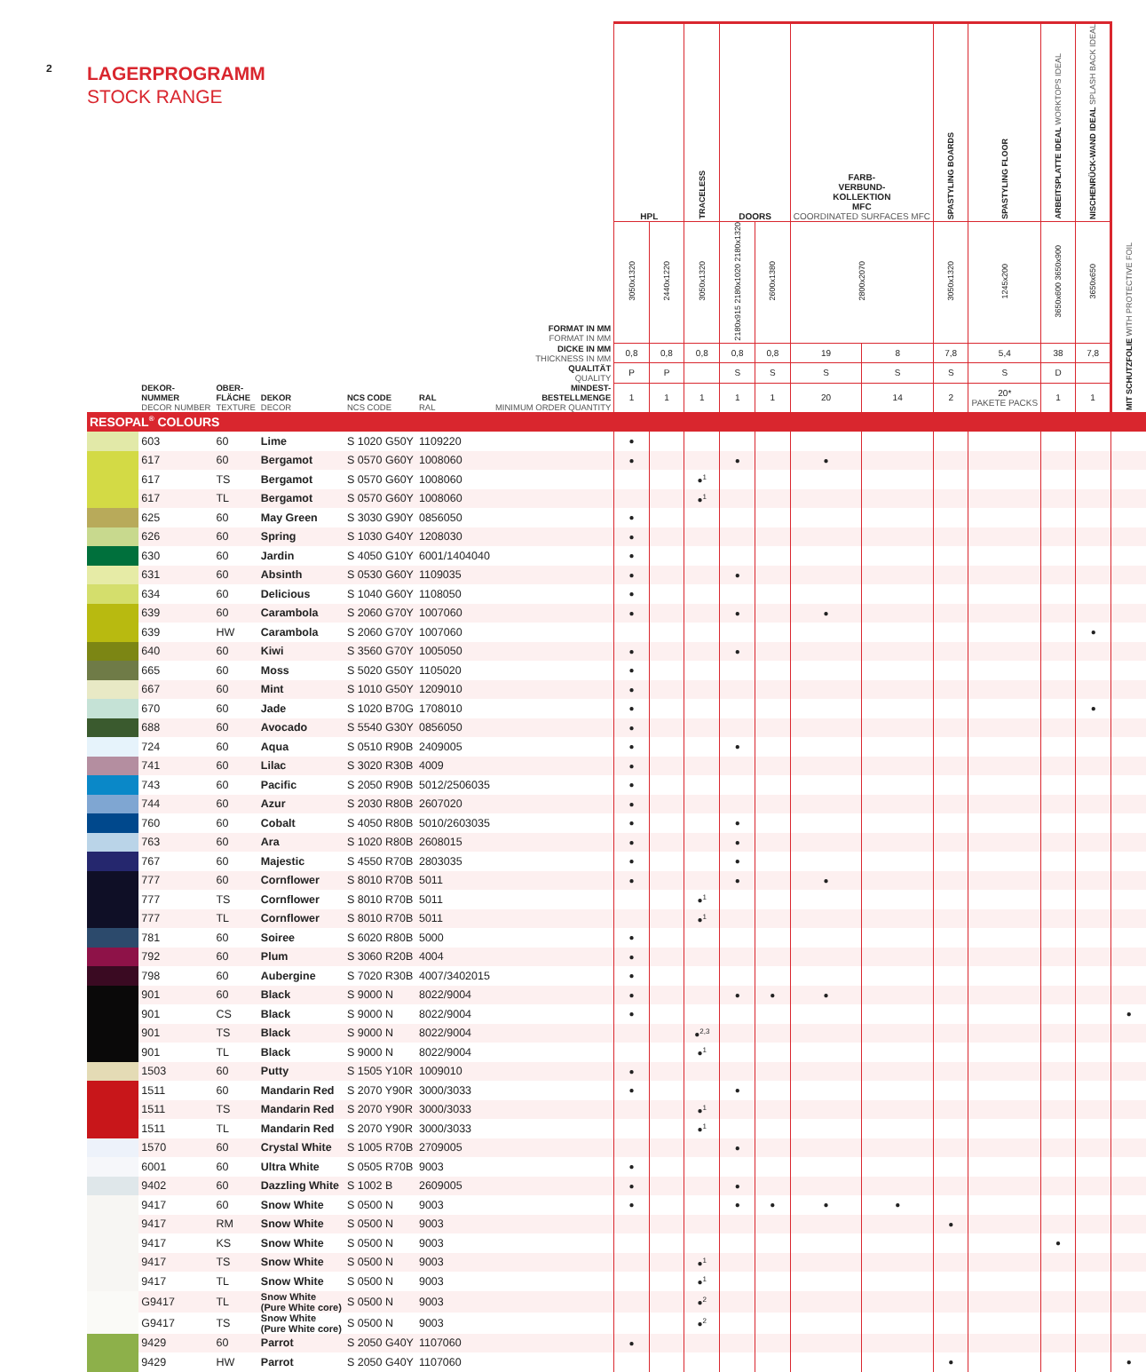2
LAGERPROGRAMM
STOCK RANGE
| | | | | | | | HPL | | TRACELESS | DOORS | | FARB- VERBUND- KOLLEKTION MFC COORDINATED SURFACES MFC | | SPASTYLING BOARDS | SPASTYLING FLOOR | ARBEITSPLATTE IDEAL WORKTOPS IDEAL | NISCHENRÜCK-WAND IDEAL SPLASH BACK IDEAL | MIT SCHUTZFOLIE WITH PROTECTIVE FOIL |
| --- | --- | --- | --- | --- | --- | --- | --- | --- | --- | --- | --- | --- | --- | --- | --- | --- | --- | --- |
| FORMAT IN MM FORMAT IN MM | | | | | | | 3050x1320 | 2440x1220 | 3050x1320 | 2180x915 2180x1020 2180x1320 | 2600x1380 | 2800x2070 | | 3050x1320 | 1245x200 | 3650x600 3650x900 | 3650x650 | |
| DICKE IN MM THICKNESS IN MM | | | | | | | 0,8 | 0,8 | 0,8 | 0,8 | 0,8 | 19 | 8 | 7,8 | 5,4 | 38 | 7,8 | |
| QUALITÄT QUALITY | | | | | | | P | P | | S | S | S | S | S | S | D | | |
| | DEKOR- NUMMER DECOR NUMBER | OBER- FLÄCHE TEXTURE | DEKOR DECOR | NCS CODE NCS CODE | RAL RAL | MINDEST- BESTELLMENGE MINIMUM ORDER QUANTITY | 1 | 1 | 1 | 1 | 1 | 20 | 14 | 2 | 20* PAKETE PACKS | 1 | 1 | |
| RESOPAL<sup>®</sup> COLOURS | | | | | | | | | | | | | | | | | | |
| | 603 | 60 | Lime | S 1020 G50Y | 1109220 | | ● | | | | | | | | | | | |
| | 617 | 60 | Bergamot | S 0570 G60Y | 1008060 | | ● | | | ● | | ● | | | | | | |
| | 617 | TS | Bergamot | S 0570 G60Y | 1008060 | | | | ●<sup>1</sup> | | | | | | | | | |
| | 617 | TL | Bergamot | S 0570 G60Y | 1008060 | | | | ●<sup>1</sup> | | | | | | | | | |
| | 625 | 60 | May Green | S 3030 G90Y | 0856050 | | ● | | | | | | | | | | | |
| | 626 | 60 | Spring | S 1030 G40Y | 1208030 | | ● | | | | | | | | | | | |
| | 630 | 60 | Jardin | S 4050 G10Y | 6001/1404040 | | ● | | | | | | | | | | | |
| | 631 | 60 | Absinth | S 0530 G60Y | 1109035 | | ● | | | ● | | | | | | | | |
| | 634 | 60 | Delicious | S 1040 G60Y | 1108050 | | ● | | | | | | | | | | | |
| | 639 | 60 | Carambola | S 2060 G70Y | 1007060 | | ● | | | ● | | ● | | | | | | |
| | 639 | HW | Carambola | S 2060 G70Y | 1007060 | | | | | | | | | | | | ● | |
| | 640 | 60 | Kiwi | S 3560 G70Y | 1005050 | | ● | | | ● | | | | | | | | |
| | 665 | 60 | Moss | S 5020 G50Y | 1105020 | | ● | | | | | | | | | | | |
| | 667 | 60 | Mint | S 1010 G50Y | 1209010 | | ● | | | | | | | | | | | |
| | 670 | 60 | Jade | S 1020 B70G | 1708010 | | ● | | | | | | | | | | ● | |
| | 688 | 60 | Avocado | S 5540 G30Y | 0856050 | | ● | | | | | | | | | | | |
| | 724 | 60 | Aqua | S 0510 R90B | 2409005 | | ● | | | ● | | | | | | | | |
| | 741 | 60 | Lilac | S 3020 R30B | 4009 | | ● | | | | | | | | | | | |
| | 743 | 60 | Pacific | S 2050 R90B | 5012/2506035 | | ● | | | | | | | | | | | |
| | 744 | 60 | Azur | S 2030 R80B | 2607020 | | ● | | | | | | | | | | | |
| | 760 | 60 | Cobalt | S 4050 R80B | 5010/2603035 | | ● | | | ● | | | | | | | | |
| | 763 | 60 | Ara | S 1020 R80B | 2608015 | | ● | | | ● | | | | | | | | |
| | 767 | 60 | Majestic | S 4550 R70B | 2803035 | | ● | | | ● | | | | | | | | |
| | 777 | 60 | Cornflower | S 8010 R70B | 5011 | | ● | | | ● | | ● | | | | | | |
| | 777 | TS | Cornflower | S 8010 R70B | 5011 | | | | ●<sup>1</sup> | | | | | | | | | |
| | 777 | TL | Cornflower | S 8010 R70B | 5011 | | | | ●<sup>1</sup> | | | | | | | | | |
| | 781 | 60 | Soiree | S 6020 R80B | 5000 | | ● | | | | | | | | | | | |
| | 792 | 60 | Plum | S 3060 R20B | 4004 | | ● | | | | | | | | | | | |
| | 798 | 60 | Aubergine | S 7020 R30B | 4007/3402015 | | ● | | | | | | | | | | | |
| | 901 | 60 | Black | S 9000 N | 8022/9004 | | ● | | | ● | ● | ● | | | | | | |
| | 901 | CS | Black | S 9000 N | 8022/9004 | | ● | | | | | | | | | | | ● |
| | 901 | TS | Black | S 9000 N | 8022/9004 | | | | ●<sup>2,3</sup> | | | | | | | | | |
| | 901 | TL | Black | S 9000 N | 8022/9004 | | | | ●<sup>1</sup> | | | | | | | | | |
| | 1503 | 60 | Putty | S 1505 Y10R | 1009010 | | ● | | | | | | | | | | | |
| | 1511 | 60 | Mandarin Red | S 2070 Y90R | 3000/3033 | | ● | | | ● | | | | | | | | |
| | 1511 | TS | Mandarin Red | S 2070 Y90R | 3000/3033 | | | | ●<sup>1</sup> | | | | | | | | | |
| | 1511 | TL | Mandarin Red | S 2070 Y90R | 3000/3033 | | | | ●<sup>1</sup> | | | | | | | | | |
| | 1570 | 60 | Crystal White | S 1005 R70B | 2709005 | | | | | ● | | | | | | | | |
| | 6001 | 60 | Ultra White | S 0505 R70B | 9003 | | ● | | | | | | | | | | | |
| | 9402 | 60 | Dazzling White | S 1002 B | 2609005 | | ● | | | ● | | | | | | | | |
| | 9417 | 60 | Snow White | S 0500 N | 9003 | | ● | | | ● | ● | ● | ● | | | | | |
| | 9417 | RM | Snow White | S 0500 N | 9003 | | | | | | | | | ● | | | | |
| | 9417 | KS | Snow White | S 0500 N | 9003 | | | | | | | | | | | ● | | |
| | 9417 | TS | Snow White | S 0500 N | 9003 | | | | ●<sup>1</sup> | | | | | | | | | |
| | 9417 | TL | Snow White | S 0500 N | 9003 | | | | ●<sup>1</sup> | | | | | | | | | |
| | G9417 | TL | Snow White (Pure White core) | S 0500 N | 9003 | | | | ●<sup>2</sup> | | | | | | | | | |
| | G9417 | TS | Snow White (Pure White core) | S 0500 N | 9003 | | | | ●<sup>2</sup> | | | | | | | | | |
| | 9429 | 60 | Parrot | S 2050 G40Y | 1107060 | | ● | | | | | | | | | | | |
| | 9429 | HW | Parrot | S 2050 G40Y | 1107060 | | | | | | | | | ● | | | | ● |